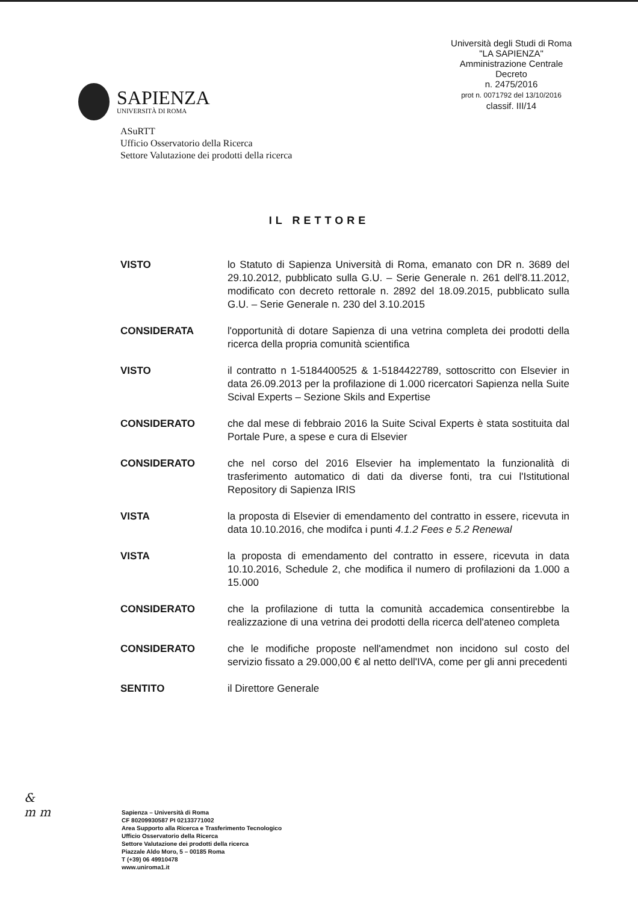SAPIENZA
UNIVERSITÀ DI ROMA
Università degli Studi di Roma
"LA SAPIENZA"
Amministrazione Centrale
Decreto
n. 2475/2016
prot n. 0071792 del 13/10/2016
classif. III/14
ASuRTT
Ufficio Osservatorio della Ricerca
Settore Valutazione dei prodotti della ricerca
IL RETTORE
VISTO lo Statuto di Sapienza Università di Roma, emanato con DR n. 3689 del 29.10.2012, pubblicato sulla G.U. – Serie Generale n. 261 dell'8.11.2012, modificato con decreto rettorale n. 2892 del 18.09.2015, pubblicato sulla G.U. – Serie Generale n. 230 del 3.10.2015
CONSIDERATA l'opportunità di dotare Sapienza di una vetrina completa dei prodotti della ricerca della propria comunità scientifica
VISTO il contratto n 1-5184400525 & 1-5184422789, sottoscritto con Elsevier in data 26.09.2013 per la profilazione di 1.000 ricercatori Sapienza nella Suite Scival Experts – Sezione Skils and Expertise
CONSIDERATO che dal mese di febbraio 2016 la Suite Scival Experts è stata sostituita dal Portale Pure, a spese e cura di Elsevier
CONSIDERATO che nel corso del 2016 Elsevier ha implementato la funzionalità di trasferimento automatico di dati da diverse fonti, tra cui l'Istitutional Repository di Sapienza IRIS
VISTA la proposta di Elsevier di emendamento del contratto in essere, ricevuta in data 10.10.2016, che modifca i punti 4.1.2 Fees e 5.2 Renewal
VISTA la proposta di emendamento del contratto in essere, ricevuta in data 10.10.2016, Schedule 2, che modifica il numero di profilazioni da 1.000 a 15.000
CONSIDERATO che la profilazione di tutta la comunità accademica consentirebbe la realizzazione di una vetrina dei prodotti della ricerca dell'ateneo completa
CONSIDERATO che le modifiche proposte nell'amendmet non incidono sul costo del servizio fissato a 29.000,00 € al netto dell'IVA, come per gli anni precedenti
SENTITO il Direttore Generale
&
m m
Sapienza – Università di Roma
CF 80209930587 PI 02133771002
Area Supporto alla Ricerca e Trasferimento Tecnologico
Ufficio Osservatorio della Ricerca
Settore Valutazione dei prodotti della ricerca
Piazzale Aldo Moro, 5 – 00185 Roma
T (+39) 06 49910478
www.uniroma1.it